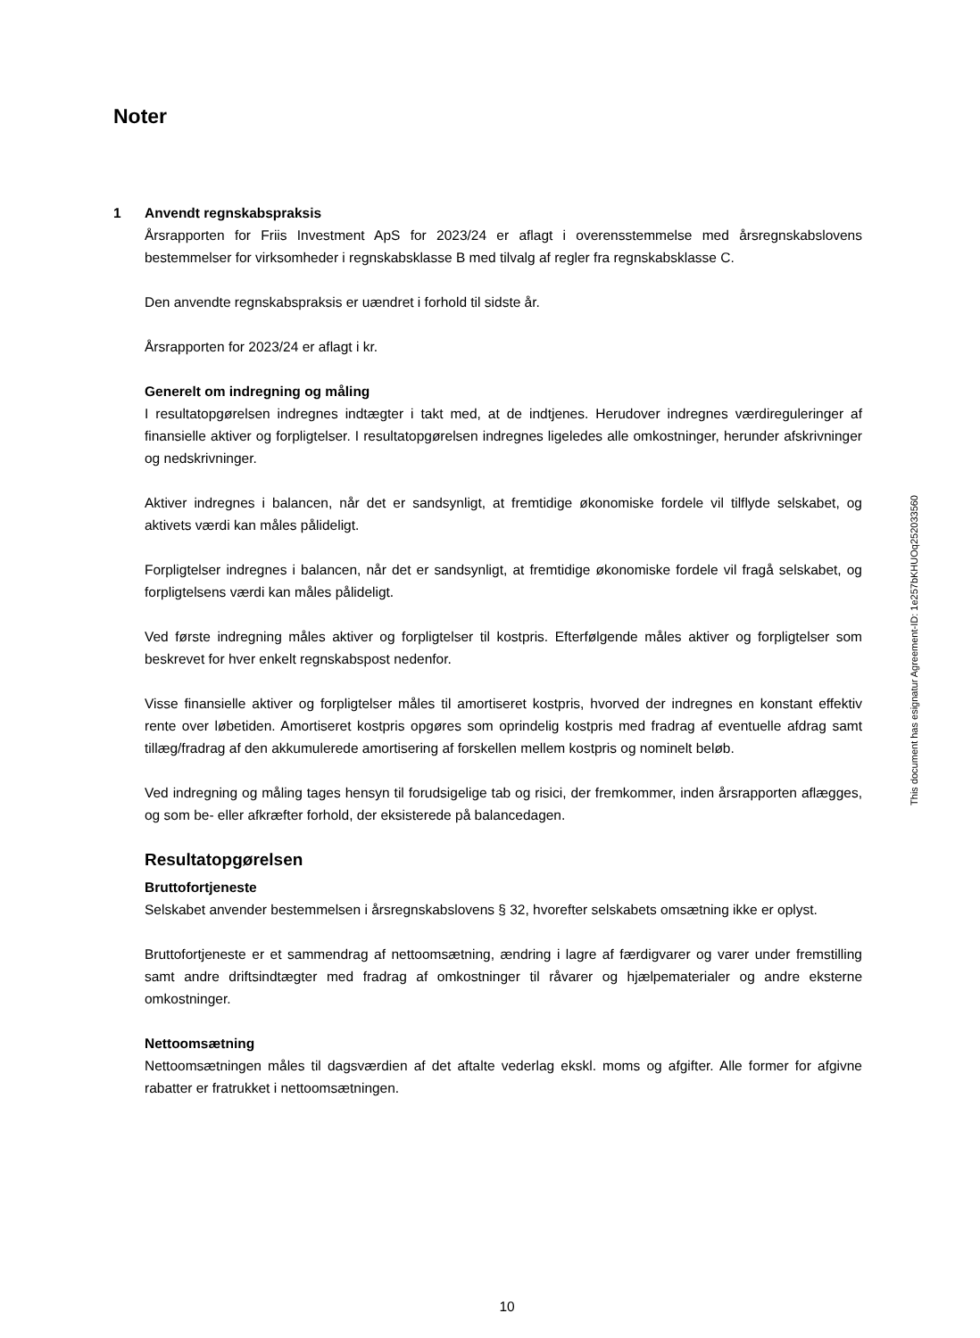Noter
1
Anvendt regnskabspraksis
Årsrapporten for Friis Investment ApS for 2023/24 er aflagt i overensstemmelse med årsregnskabslovens bestemmelser for virksomheder i regnskabsklasse B med tilvalg af regler fra regnskabsklasse C.
Den anvendte regnskabspraksis er uændret i forhold til sidste år.
Årsrapporten for 2023/24 er aflagt i kr.
Generelt om indregning og måling
I resultatopgørelsen indregnes indtægter i takt med, at de indtjenes. Herudover indregnes værdireguleringer af finansielle aktiver og forpligtelser. I resultatopgørelsen indregnes ligeledes alle omkostninger, herunder afskrivninger og nedskrivninger.
Aktiver indregnes i balancen, når det er sandsynligt, at fremtidige økonomiske fordele vil tilflyde selskabet, og aktivets værdi kan måles pålideligt.
Forpligtelser indregnes i balancen, når det er sandsynligt, at fremtidige økonomiske fordele vil fragå selskabet, og forpligtelsens værdi kan måles pålideligt.
Ved første indregning måles aktiver og forpligtelser til kostpris. Efterfølgende måles aktiver og forpligtelser som beskrevet for hver enkelt regnskabspost nedenfor.
Visse finansielle aktiver og forpligtelser måles til amortiseret kostpris, hvorved der indregnes en konstant effektiv rente over løbetiden. Amortiseret kostpris opgøres som oprindelig kostpris med fradrag af eventuelle afdrag samt tillæg/fradrag af den akkumulerede amortisering af forskellen mellem kostpris og nominelt beløb.
Ved indregning og måling tages hensyn til forudsigelige tab og risici, der fremkommer, inden årsrapporten aflægges, og som be- eller afkræfter forhold, der eksisterede på balancedagen.
Resultatopgørelsen
Bruttofortjeneste
Selskabet anvender bestemmelsen i årsregnskabslovens § 32, hvorefter selskabets omsætning ikke er oplyst.
Bruttofortjeneste er et sammendrag af nettoomsætning, ændring i lagre af færdigvarer og varer under fremstilling samt andre driftsindtægter med fradrag af omkostninger til råvarer og hjælpematerialer og andre eksterne omkostninger.
Nettoomsætning
Nettoomsætningen måles til dagsværdien af det aftalte vederlag ekskl. moms og afgifter. Alle former for afgivne rabatter er fratrukket i nettoomsætningen.
This document has esignatur Agreement-ID: 1e257bKHUOq252033560
10